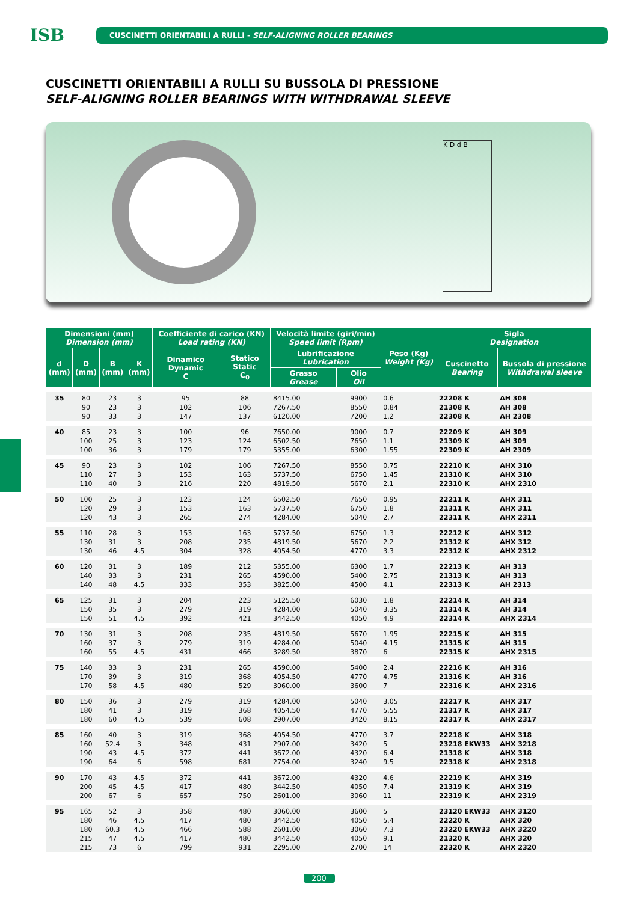ISB
CUSCINETTI ORIENTABILI A RULLI - SELF-ALIGNING ROLLER BEARINGS
CUSCINETTI ORIENTABILI A RULLI SU BUSSOLA DI PRESSIONE
SELF-ALIGNING ROLLER BEARINGS WITH WITHDRAWAL SLEEVE
K D d B
| Dimensioni (mm) Dimension (mm) | | | | Coefficiente di carico (KN) Load rating (KN) | | Velocità limite (giri/min) Speed limit (Rpm) | | Peso (Kg) Weight (Kg) | Sigla Designation | |
| --- | --- | --- | --- | --- | --- | --- | --- | --- | --- | --- |
| d (mm) | D (mm) | B (mm) | K (mm) | Dinamico Dynamic C | Statico Static C<sub>0</sub> | Lubrificazione Lubrication | | | Cuscinetto Bearing | Bussola di pressione Withdrawal sleeve |
| | | | | | | Grasso Grease | Olio Oil | | | |
| 35 | 80 | 23 | 3 | 95 | 88 | 8415.00 | 9900 | 0.6 | 22208 K | AH 308 |
| | 90 | 23 | 3 | 102 | 106 | 7267.50 | 8550 | 0.84 | 21308 K | AH 308 |
| | 90 | 33 | 3 | 147 | 137 | 6120.00 | 7200 | 1.2 | 22308 K | AH 2308 |
| 40 | 85 | 23 | 3 | 100 | 96 | 7650.00 | 9000 | 0.7 | 22209 K | AH 309 |
| | 100 | 25 | 3 | 123 | 124 | 6502.50 | 7650 | 1.1 | 21309 K | AH 309 |
| | 100 | 36 | 3 | 179 | 179 | 5355.00 | 6300 | 1.55 | 22309 K | AH 2309 |
| 45 | 90 | 23 | 3 | 102 | 106 | 7267.50 | 8550 | 0.75 | 22210 K | AHX 310 |
| | 110 | 27 | 3 | 153 | 163 | 5737.50 | 6750 | 1.45 | 21310 K | AHX 310 |
| | 110 | 40 | 3 | 216 | 220 | 4819.50 | 5670 | 2.1 | 22310 K | AHX 2310 |
| 50 | 100 | 25 | 3 | 123 | 124 | 6502.50 | 7650 | 0.95 | 22211 K | AHX 311 |
| | 120 | 29 | 3 | 153 | 163 | 5737.50 | 6750 | 1.8 | 21311 K | AHX 311 |
| | 120 | 43 | 3 | 265 | 274 | 4284.00 | 5040 | 2.7 | 22311 K | AHX 2311 |
| 55 | 110 | 28 | 3 | 153 | 163 | 5737.50 | 6750 | 1.3 | 22212 K | AHX 312 |
| | 130 | 31 | 3 | 208 | 235 | 4819.50 | 5670 | 2.2 | 21312 K | AHX 312 |
| | 130 | 46 | 4.5 | 304 | 328 | 4054.50 | 4770 | 3.3 | 22312 K | AHX 2312 |
| 60 | 120 | 31 | 3 | 189 | 212 | 5355.00 | 6300 | 1.7 | 22213 K | AH 313 |
| | 140 | 33 | 3 | 231 | 265 | 4590.00 | 5400 | 2.75 | 21313 K | AH 313 |
| | 140 | 48 | 4.5 | 333 | 353 | 3825.00 | 4500 | 4.1 | 22313 K | AH 2313 |
| 65 | 125 | 31 | 3 | 204 | 223 | 5125.50 | 6030 | 1.8 | 22214 K | AH 314 |
| | 150 | 35 | 3 | 279 | 319 | 4284.00 | 5040 | 3.35 | 21314 K | AH 314 |
| | 150 | 51 | 4.5 | 392 | 421 | 3442.50 | 4050 | 4.9 | 22314 K | AHX 2314 |
| 70 | 130 | 31 | 3 | 208 | 235 | 4819.50 | 5670 | 1.95 | 22215 K | AH 315 |
| | 160 | 37 | 3 | 279 | 319 | 4284.00 | 5040 | 4.15 | 21315 K | AH 315 |
| | 160 | 55 | 4.5 | 431 | 466 | 3289.50 | 3870 | 6 | 22315 K | AHX 2315 |
| 75 | 140 | 33 | 3 | 231 | 265 | 4590.00 | 5400 | 2.4 | 22216 K | AH 316 |
| | 170 | 39 | 3 | 319 | 368 | 4054.50 | 4770 | 4.75 | 21316 K | AH 316 |
| | 170 | 58 | 4.5 | 480 | 529 | 3060.00 | 3600 | 7 | 22316 K | AHX 2316 |
| 80 | 150 | 36 | 3 | 279 | 319 | 4284.00 | 5040 | 3.05 | 22217 K | AHX 317 |
| | 180 | 41 | 3 | 319 | 368 | 4054.50 | 4770 | 5.55 | 21317 K | AHX 317 |
| | 180 | 60 | 4.5 | 539 | 608 | 2907.00 | 3420 | 8.15 | 22317 K | AHX 2317 |
| 85 | 160 | 40 | 3 | 319 | 368 | 4054.50 | 4770 | 3.7 | 22218 K | AHX 318 |
| | 160 | 52.4 | 3 | 348 | 431 | 2907.00 | 3420 | 5 | 23218 EKW33 | AHX 3218 |
| | 190 | 43 | 4.5 | 372 | 441 | 3672.00 | 4320 | 6.4 | 21318 K | AHX 318 |
| | 190 | 64 | 6 | 598 | 681 | 2754.00 | 3240 | 9.5 | 22318 K | AHX 2318 |
| 90 | 170 | 43 | 4.5 | 372 | 441 | 3672.00 | 4320 | 4.6 | 22219 K | AHX 319 |
| | 200 | 45 | 4.5 | 417 | 480 | 3442.50 | 4050 | 7.4 | 21319 K | AHX 319 |
| | 200 | 67 | 6 | 657 | 750 | 2601.00 | 3060 | 11 | 22319 K | AHX 2319 |
| 95 | 165 | 52 | 3 | 358 | 480 | 3060.00 | 3600 | 5 | 23120 EKW33 | AHX 3120 |
| | 180 | 46 | 4.5 | 417 | 480 | 3442.50 | 4050 | 5.4 | 22220 K | AHX 320 |
| | 180 | 60.3 | 4.5 | 466 | 588 | 2601.00 | 3060 | 7.3 | 23220 EKW33 | AHX 3220 |
| | 215 | 47 | 4.5 | 417 | 480 | 3442.50 | 4050 | 9.1 | 21320 K | AHX 320 |
| | 215 | 73 | 6 | 799 | 931 | 2295.00 | 2700 | 14 | 22320 K | AHX 2320 |
200